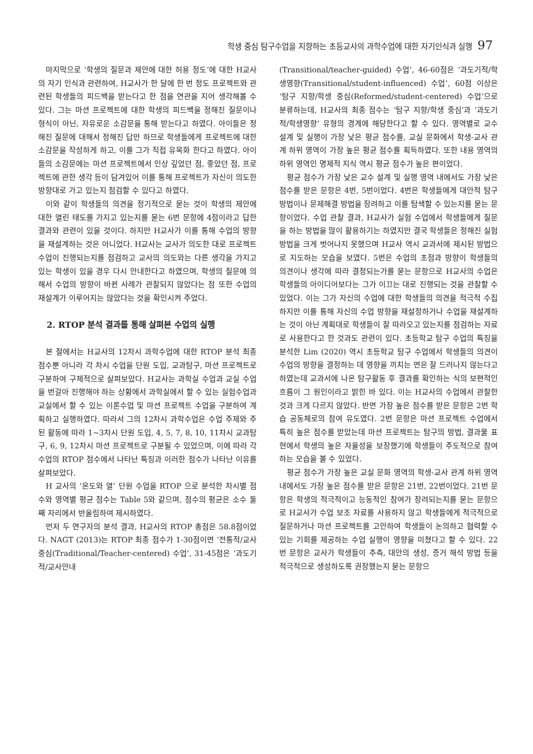학생 중심 탐구수업을 지향하는 초등교사의 과학수업에 대한 자기인식과 실행 97
마지막으로 ‘학생의 질문과 제안에 대한 허용 정도’에 대한 H교사의 자기 인식과 관련하여, H교사가 한 달에 한 번 정도 프로젝트와 관련된 학생들의 피드백을 받는다고 한 점을 연관을 지어 생각해볼 수 있다. 그는 마션 프로젝트에 대한 학생의 피드백을 정해진 질문이나 형식이 아닌, 자유로운 소감문을 통해 받는다고 하였다. 아이들은 정해진 질문에 대해서 정해진 답만 하므로 학생들에게 프로젝트에 대한 소감문을 작성하게 하고, 이를 그가 직접 유목화 한다고 하였다. 아이들의 소감문에는 마션 프로젝트에서 인상 깊었던 점, 좋았던 점, 프로젝트에 관한 생각 등이 담겨있어 이를 통해 프로젝트가 자신이 의도한 방향대로 가고 있는지 점검할 수 있다고 하였다.
이와 같이 학생들의 의견을 정기적으로 묻는 것이 학생의 제안에 대한 열린 태도를 가지고 있는지를 묻는 6번 문항에 4점이라고 답한 결과와 관련이 있을 것이다. 하지만 H교사가 이를 통해 수업의 방향을 재설계하는 것은 아니었다. H교사는 교사가 의도한 대로 프로젝트 수업이 진행되는지를 점검하고 교사의 의도와는 다른 생각을 가지고 있는 학생이 있을 경우 다시 안내한다고 하였으며, 학생의 질문에 의해서 수업의 방향이 바뀐 사례가 관찰되지 않았다는 점 또한 수업의 재설계가 이루어지는 않았다는 것을 확인시켜 주었다.
2. RTOP 분석 결과를 통해 살펴본 수업의 실행
본 절에서는 H교사의 12차시 과학수업에 대한 RTOP 분석 최종 점수뿐 아니라 각 차시 수업을 단원 도입, 교과탐구, 마션 프로젝트로 구분하여 구체적으로 살펴보았다. H교사는 과학실 수업과 교실 수업을 번갈아 진행해야 하는 상황에서 과학실에서 할 수 있는 실험수업과 교실에서 할 수 있는 이론수업 및 마션 프로젝트 수업을 구분하여 계획하고 실행하였다. 따라서 그의 12차시 과학수업은 수업 주제와 주된 활동에 따라 1~3차시 단원 도입, 4, 5, 7, 8, 10, 11차시 교과탐구, 6, 9, 12차시 마션 프로젝트로 구분될 수 있었으며, 이에 따라 각 수업의 RTOP 점수에서 나타난 특징과 이러한 점수가 나타난 이유를 살펴보았다.
H 교사의 ‘온도와 열’ 단원 수업을 RTOP 으로 분석한 차시별 점수와 영역별 평균 점수는 Table 5와 같으며, 점수의 평균은 소수 둘째 자리에서 반올림하여 제시하였다.
먼저 두 연구자의 분석 결과, H교사의 RTOP 총점은 58.8점이었다. NAGT (2013)는 RTOP 최종 점수가 1-30점이면 ‘전통적/교사중심(Traditional/Teacher-centered) 수업’, 31-45점은 ‘과도기적/교사안내
(Transitional/teacher-guided) 수업’, 46-60점은 ‘과도기적/학생영향(Transitional/student-influenced) 수업’, 60점 이상은 ‘탐구 지향/학생 중심(Reformed/student-centered) 수업’으로 분류하는데, H교사의 최종 점수는 ‘탐구 지향/학생 중심’과 ‘과도기적/학생영향’ 유형의 경계에 해당한다고 할 수 있다. 영역별로 교수 설계 및 실행이 가장 낮은 평균 점수를, 교실 문화에서 학생-교사 관계 하위 영역이 가장 높은 평균 점수를 획득하였다. 또한 내용 영역의 하위 영역인 명제적 지식 역시 평균 점수가 높은 편이었다.
평균 점수가 가장 낮은 교수 설계 및 실행 영역 내에서도 가장 낮은 점수를 받은 문항은 4번, 5번이었다. 4번은 학생들에게 대안적 탐구 방법이나 문제해결 방법을 장려하고 이를 탐색할 수 있는지를 묻는 문항이었다. 수업 관찰 결과, H교사가 실험 수업에서 학생들에게 질문을 하는 방법을 많이 활용하기는 하였지만 결국 학생들은 정해진 실험 방법을 크게 벗어나지 못했으며 H교사 역시 교과서에 제시된 방법으로 지도하는 모습을 보였다. 5번은 수업의 초점과 방향이 학생들의 의견이나 생각에 따라 결정되는가를 묻는 문항으로 H교사의 수업은 학생들의 아이디어보다는 그가 이끄는 대로 진행되는 것을 관찰할 수 있었다. 이는 그가 자신의 수업에 대한 학생들의 의견을 적극적 수집하지만 이를 통해 자신의 수업 방향을 재설정하거나 수업을 재설계하는 것이 아닌 계획대로 학생들이 잘 따라오고 있는지를 점검하는 자료로 사용한다고 한 것과도 관련이 있다. 초등학교 탐구 수업의 특징을 분석한 Lim (2020) 역시 초등학교 탐구 수업에서 학생들의 의견이 수업의 방향을 결정하는 데 영향을 끼치는 면은 잘 드러나지 않는다고 하였는데 교과서에 나온 탐구활동 후 결과를 확인하는 식의 보편적인 흐름이 그 원인이라고 밝힌 바 있다. 이는 H교사의 수업에서 관찰한 것과 크게 다르지 않았다. 반면 가장 높은 점수를 받은 문항은 2번 학습 공동체로의 참여 유도였다. 2번 문항은 마션 프로젝트 수업에서 특히 높은 점수를 받았는데 마션 프로젝트는 탐구의 방법, 결과물 표현에서 학생의 높은 자율성을 보장했기에 학생들이 주도적으로 참여하는 모습을 볼 수 있었다.
평균 점수가 가장 높은 교실 문화 영역의 학생-교사 관계 하위 영역 내에서도 가장 높은 점수를 받은 문항은 21번, 22번이었다. 21번 문항은 학생의 적극적이고 능동적인 참여가 장려되는지를 묻는 문항으로 H교사가 수업 보조 자료를 사용하지 않고 학생들에게 적극적으로 질문하거나 마션 프로젝트를 고안하여 학생들이 논의하고 협력할 수 있는 기회를 제공하는 수업 실행이 영향을 미쳤다고 할 수 있다. 22번 문항은 교사가 학생들이 추측, 대안의 생성, 증거 해석 방법 등을 적극적으로 생성하도록 권장했는지 묻는 문항으